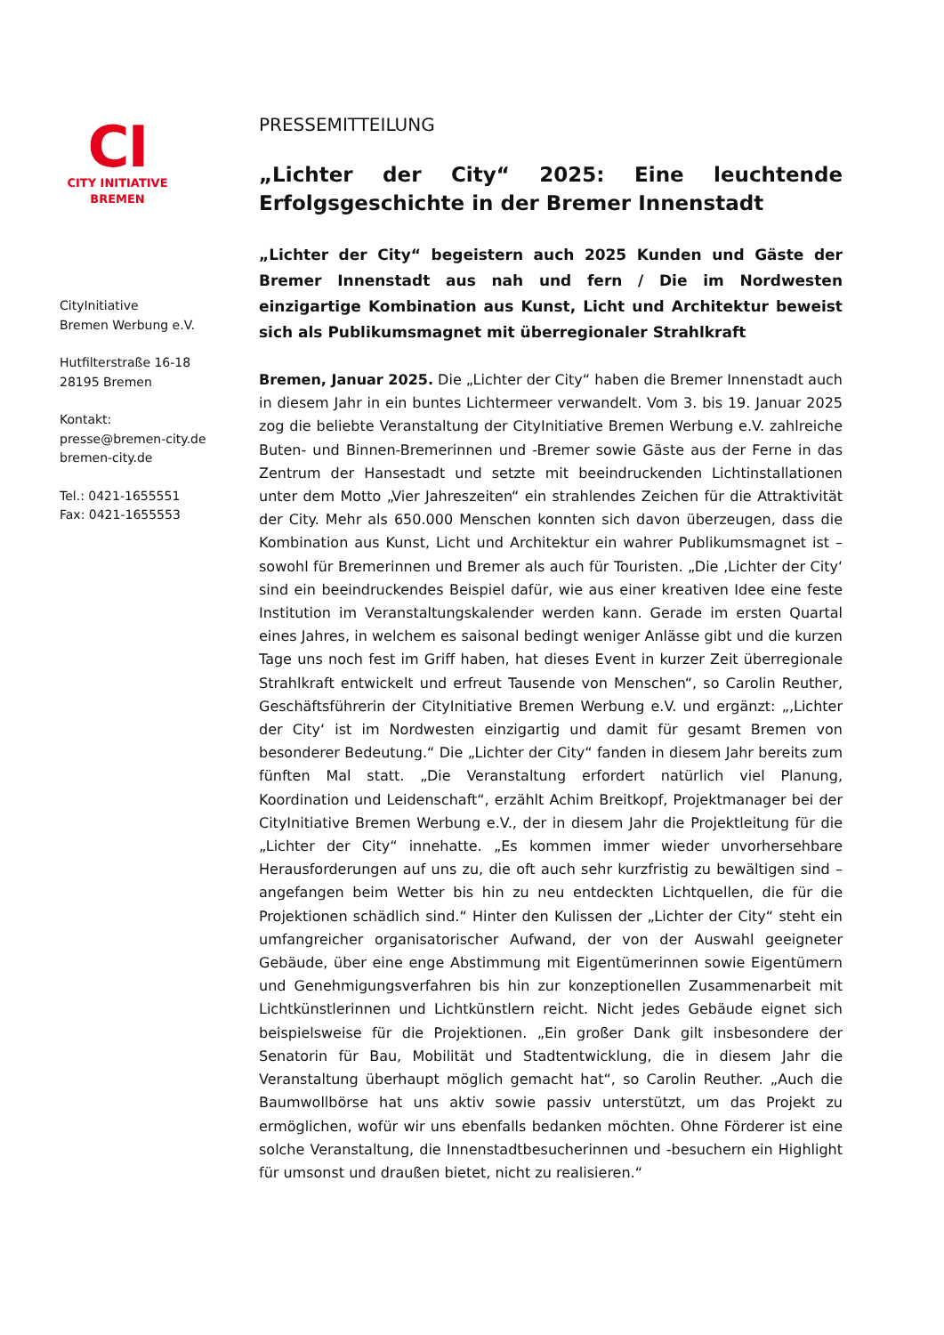CI
CITY INITIATIVE
BREMEN
CityInitiative
Bremen Werbung e.V.
Hutfilterstraße 16-18
28195 Bremen
Kontakt:
presse@bremen-city.de
bremen-city.de
Tel.: 0421-1655551
Fax: 0421-1655553
PRESSEMITTEILUNG
„Lichter der City“ 2025: Eine leuchtende Erfolgsgeschichte in der Bremer Innenstadt
„Lichter der City“ begeistern auch 2025 Kunden und Gäste der Bremer Innenstadt aus nah und fern / Die im Nordwesten einzigartige Kombination aus Kunst, Licht und Architektur beweist sich als Publikumsmagnet mit überregionaler Strahlkraft
Bremen, Januar 2025. Die „Lichter der City“ haben die Bremer Innenstadt auch in diesem Jahr in ein buntes Lichtermeer verwandelt. Vom 3. bis 19. Januar 2025 zog die beliebte Veranstaltung der CityInitiative Bremen Werbung e.V. zahlreiche Buten- und Binnen-Bremerinnen und -Bremer sowie Gäste aus der Ferne in das Zentrum der Hansestadt und setzte mit beeindruckenden Lichtinstallationen unter dem Motto „Vier Jahreszeiten“ ein strahlendes Zeichen für die Attraktivität der City. Mehr als 650.000 Menschen konnten sich davon überzeugen, dass die Kombination aus Kunst, Licht und Architektur ein wahrer Publikumsmagnet ist – sowohl für Bremerinnen und Bremer als auch für Touristen. „Die ‚Lichter der City‘ sind ein beeindruckendes Beispiel dafür, wie aus einer kreativen Idee eine feste Institution im Veranstaltungskalender werden kann. Gerade im ersten Quartal eines Jahres, in welchem es saisonal bedingt weniger Anlässe gibt und die kurzen Tage uns noch fest im Griff haben, hat dieses Event in kurzer Zeit überregionale Strahlkraft entwickelt und erfreut Tausende von Menschen“, so Carolin Reuther, Geschäftsführerin der CityInitiative Bremen Werbung e.V. und ergänzt: „‚Lichter der City‘ ist im Nordwesten einzigartig und damit für gesamt Bremen von besonderer Bedeutung.“ Die „Lichter der City“ fanden in diesem Jahr bereits zum fünften Mal statt. „Die Veranstaltung erfordert natürlich viel Planung, Koordination und Leidenschaft“, erzählt Achim Breitkopf, Projektmanager bei der CityInitiative Bremen Werbung e.V., der in diesem Jahr die Projektleitung für die „Lichter der City“ innehatte. „Es kommen immer wieder unvorhersehbare Herausforderungen auf uns zu, die oft auch sehr kurzfristig zu bewältigen sind – angefangen beim Wetter bis hin zu neu entdeckten Lichtquellen, die für die Projektionen schädlich sind.“ Hinter den Kulissen der „Lichter der City“ steht ein umfangreicher organisatorischer Aufwand, der von der Auswahl geeigneter Gebäude, über eine enge Abstimmung mit Eigentümerinnen sowie Eigentümern und Genehmigungsverfahren bis hin zur konzeptionellen Zusammenarbeit mit Lichtkünstlerinnen und Lichtkünstlern reicht. Nicht jedes Gebäude eignet sich beispielsweise für die Projektionen. „Ein großer Dank gilt insbesondere der Senatorin für Bau, Mobilität und Stadtentwicklung, die in diesem Jahr die Veranstaltung überhaupt möglich gemacht hat“, so Carolin Reuther. „Auch die Baumwollbörse hat uns aktiv sowie passiv unterstützt, um das Projekt zu ermöglichen, wofür wir uns ebenfalls bedanken möchten. Ohne Förderer ist eine solche Veranstaltung, die Innenstadtbesucherinnen und -besuchern ein Highlight für umsonst und draußen bietet, nicht zu realisieren.“